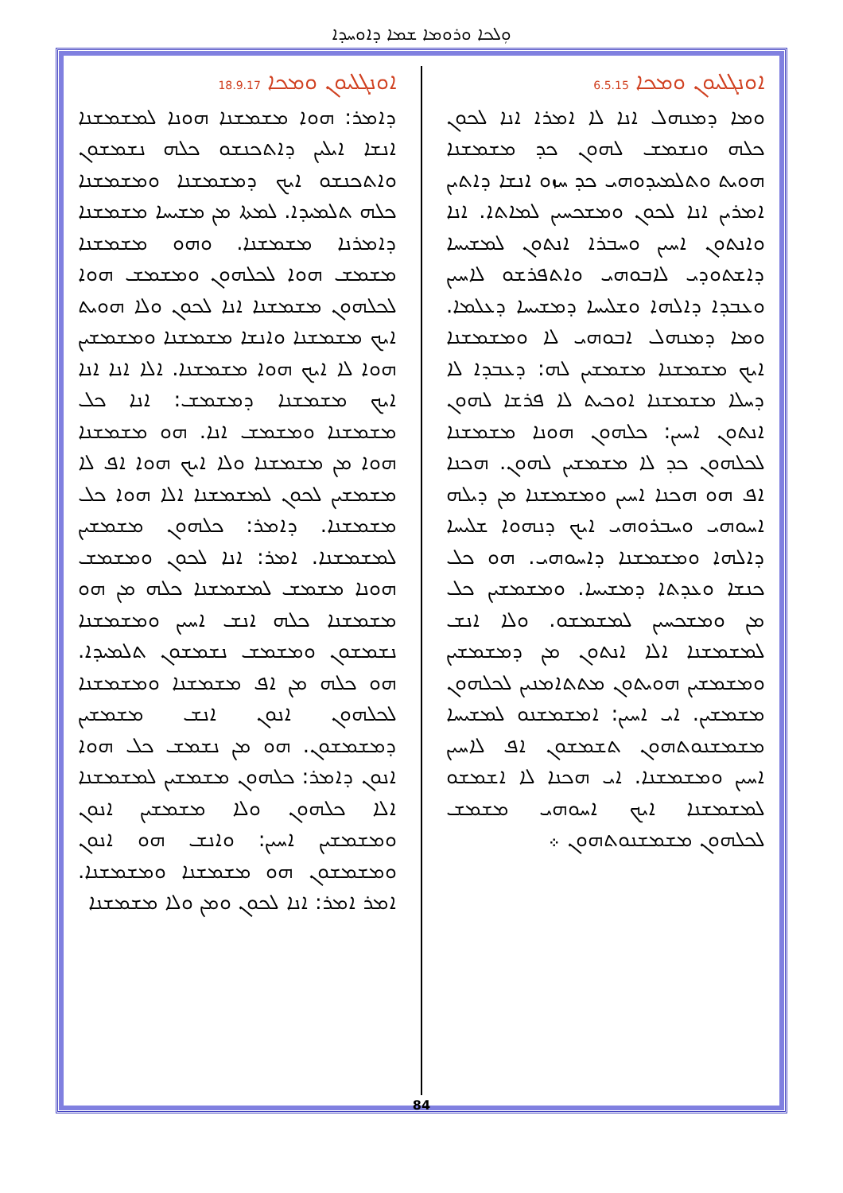ܘܼܠܟܐ ܘܪܘܡܐ ܫܡܐ ܕܐܘܚܕܐ
ܐܘܢܓܠܝܘܢ ܘܡܟܐ 6.5.15
ܘܡܐ ܕܡܢܗܠ ܐܢܐ ܠܐ ܐܡܪܐ ܐܢܐ ܠܟܘܢ ܟܠܗ ܘܢܫܡܫ ܠܗܘܢ ܟܕ ܡܫܡܫܢܐ ܗܘܝܬ ܘܬܠܡܝܕܘܗܝ ܟܕ ܚܙܘ ܐܢܫܐ ܕܐܬܝܢ ܐܡܪܝܢ ܐܢܐ ܠܟܘܢ ܘܡܫܟܚܝܢ ܠܡܐܬܐ. ܐܢܐ ܘܐܢܬܘܢ ܐܚܝܢ ܘܚܒܪܐ ܐܢܬܘܢ ܠܡܫܝܚܐ ܕܐܫܬܘܕܝ ܠܐܒܘܗܝ ܘܐܬܦܪܫܘ ܠܐܚܝܢ ܘܥܒܕܐ ܕܐܠܗܐ ܘܫܠܝܚܐ ܕܡܫܝܚܐ ܕܥܠܡܐ. ܘܡܐ ܕܡܢܗܠ ܐܒܘܗܝ ܠܐ ܘܡܫܡܫܢܐ ܐܝܟ ܡܫܡܫܢܐ ܡܫܡܫܝܢ ܠܗ: ܕܥܒܕܐ ܠܐ ܕܚܠܐ ܡܫܡܫܢܐ ܐܘܟܝܬ ܠܐ ܦܪܫܐ ܠܗܘܢ ܐܢܬܘܢ ܐܚܝܢ: ܟܠܗܘܢ ܗܘܢܐ ܡܫܡܫܢܐ ܠܟܠܗܘܢ ܟܕ ܠܐ ܡܫܡܫܝܢ ܠܗܘܢ. ܗܟܢܐ ܐܦ ܗܘ ܗܟܢܐ ܐܚܝܢ ܘܡܫܡܫܢܐ ܡܢ ܕܝܠܗ ܐܚܘܗܝ ܘܚܒܪܘܗܝ ܐܝܟ ܕܢܗܘܐ ܫܠܝܚܐ ܕܐܠܗܐ ܘܡܫܡܫܢܐ ܕܐܚܘܗܝ. ܗܘ ܟܠ ܟܢܫܐ ܘܥܕܬܐ ܕܡܫܝܚܐ. ܘܡܫܡܫܝܢ ܟܠ ܡܢ ܘܡܫܟܚܝܢ ܠܡܫܡܫܘ. ܘܠܐ ܐܢܫ ܠܡܫܡܫܢܐ ܐܠܐ ܐܢܬܘܢ ܡܢ ܕܡܫܡܫܝܢ ܘܡܫܡܫܝܢ ܗܘܝܬܘܢ ܡܬܬܐܡܢܝܢ ܠܟܠܗܘܢ ܡܫܡܫܝܢ. ܐܝ ܐܚܝܢ: ܐܡܫܡܫܢܘ ܠܡܫܝܚܐ ܡܫܡܫܢܘܬܗܘܢ ܬܫܡܫܘܢ ܐܦ ܠܐܚܝܢ ܐܚܝܢ ܘܡܫܡܫܢܐ. ܐܝ ܗܟܢܐ ܠܐ ܐܫܡܫܘ ܠܡܫܡܫܢܐ ܐܝܟ ܐܚܘܗܝ ܡܫܡܫ ܠܟܠܗܘܢ ܡܫܡܫܢܘܬܗܘܢ ܀
ܐܘܢܓܠܝܘܢ ܘܡܟܐ 18.9.17
ܕܐܡܪ: ܗܘܐ ܡܫܡܫܢܐ ܗܘܢܐ ܠܡܫܡܫܢܐ ܐܢܫܐ ܐܝܠܝܢ ܕܐܬܟܢܫܘ ܟܠܗ ܢܫܡܫܘܢ ܘܐܬܟܢܫܘ ܐܝܟ ܕܡܫܡܫܢܐ ܘܡܫܡܫܢܐ ܟܠܗ ܬܠܡܝܕܐ. ܠܡܬܐ ܡܢ ܡܫܝܚܐ ܡܫܡܫܢܐ ܕܐܡܪܢܐ ܡܫܡܫܢܐ. ܘܗܘ ܡܫܡܫܢܐ ܡܫܡܫ ܗܘܐ ܠܟܠܗܘܢ ܘܡܫܡܫ ܗܘܐ ܠܟܠܗܘܢ ܡܫܡܫܢܐ ܐܢܐ ܠܟܘܢ ܘܠܐ ܗܘܝܬ ܐܝܟ ܡܫܡܫܢܐ ܘܐܢܫܐ ܡܫܡܫܢܐ ܘܡܫܡܫܝܢ ܗܘܐ ܠܐ ܐܝܟ ܗܘܐ ܡܫܡܫܢܐ. ܐܠܐ ܐܢܐ ܐܢܐ ܐܝܟ ܡܫܡܫܢܐ ܕܡܫܡܫ: ܐܢܐ ܟܠ ܡܫܡܫܢܐ ܘܡܫܡܫ ܐܢܐ. ܗܘ ܡܫܡܫܢܐ ܗܘܐ ܡܢ ܡܫܡܫܢܐ ܘܠܐ ܐܝܟ ܗܘܐ ܐܦ ܠܐ ܡܫܡܫܝܢ ܠܟܘܢ ܠܡܫܡܫܢܐ ܐܠܐ ܗܘܐ ܟܠ ܡܫܡܫܢܐ. ܕܐܡܪ: ܟܠܗܘܢ ܡܫܡܫܝܢ ܠܡܫܡܫܢܐ. ܐܡܪ: ܐܢܐ ܠܟܘܢ ܘܡܫܡܫ ܗܘܢܐ ܡܫܡܫ ܠܡܫܡܫܢܐ ܟܠܗ ܡܢ ܗܘ ܡܫܡܫܢܐ ܟܠܗ ܐܢܫ ܐܚܝܢ ܘܡܫܡܫܢܐ ܢܫܡܫܘܢ ܘܡܫܡܫ ܢܫܡܫܘܢ ܬܠܡܝܕܐ. ܗܘ ܟܠܗ ܡܢ ܐܦ ܡܫܡܫܢܐ ܘܡܫܡܫܢܐ ܠܟܠܗܘܢ ܐܢܘܢ ܐܢܫ ܡܫܡܫܝܢ ܕܡܫܡܫܘܢ. ܗܘ ܡܢ ܢܫܡܫ ܟܠ ܗܘܐ ܐܢܘܢ ܕܐܡܪ: ܟܠܗܘܢ ܡܫܡܫܝܢ ܠܡܫܡܫܢܐ ܐܠܐ ܟܠܗܘܢ ܘܠܐ ܡܫܡܫܝܢ ܐܢܘܢ ܘܡܫܡܫܝܢ ܐܚܝܢ: ܘܐܢܫ ܗܘ ܐܢܘܢ ܘܡܫܡܫܘܢ ܗܘ ܡܫܡܫܢܐ ܘܡܫܡܫܢܐ. ܐܡܪ ܐܡܪ: ܐܢܐ ܠܟܘܢ ܘܡܢ ܘܠܐ ܡܫܡܫܢܐ
84